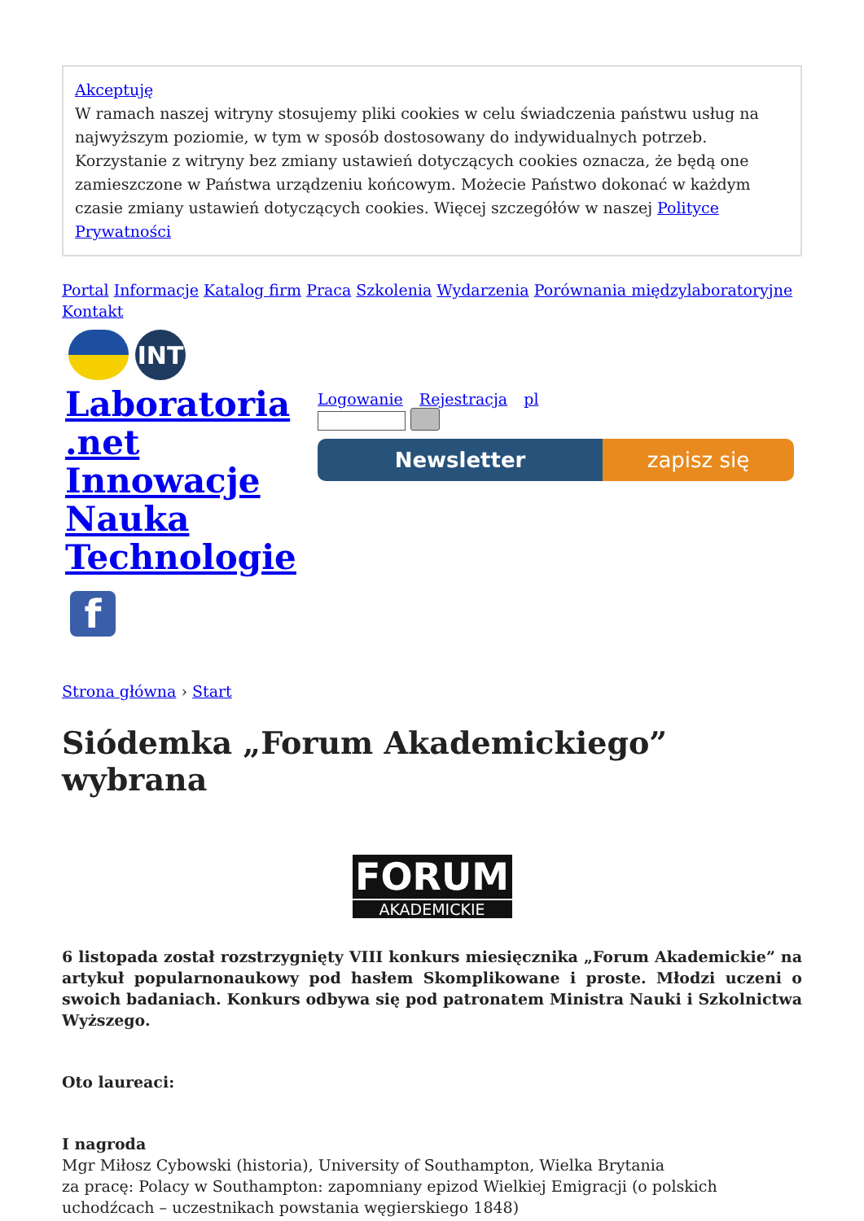Akceptuję
W ramach naszej witryny stosujemy pliki cookies w celu świadczenia państwu usług na najwyższym poziomie, w tym w sposób dostosowany do indywidualnych potrzeb. Korzystanie z witryny bez zmiany ustawień dotyczących cookies oznacza, że będą one zamieszczone w Państwa urządzeniu końcowym. Możecie Państwo dokonać w każdym czasie zmiany ustawień dotyczących cookies. Więcej szczegółów w naszej Polityce Prywatności
Portal Informacje Katalog firm Praca Szkolenia Wydarzenia Porównania międzylaboratoryjne Kontakt
INT
Laboratoria .net Innowacje Nauka Technologie
Logowanie Rejestracja pl
Newsletter zapisz się
f
Strona główna › Start
Siódemka „Forum Akademickiego” wybrana
FORUM
AKADEMICKIE
6 listopada został rozstrzygnięty VIII konkurs miesięcznika „Forum Akademickie” na artykuł popularnonaukowy pod hasłem Skomplikowane i proste. Młodzi uczeni o swoich badaniach. Konkurs odbywa się pod patronatem Ministra Nauki i Szkolnictwa Wyższego.
Oto laureaci:
I nagroda
Mgr Miłosz Cybowski (historia), University of Southampton, Wielka Brytania
za pracę: Polacy w Southampton: zapomniany epizod Wielkiej Emigracji (o polskich uchodźcach – uczestnikach powstania węgierskiego 1848)